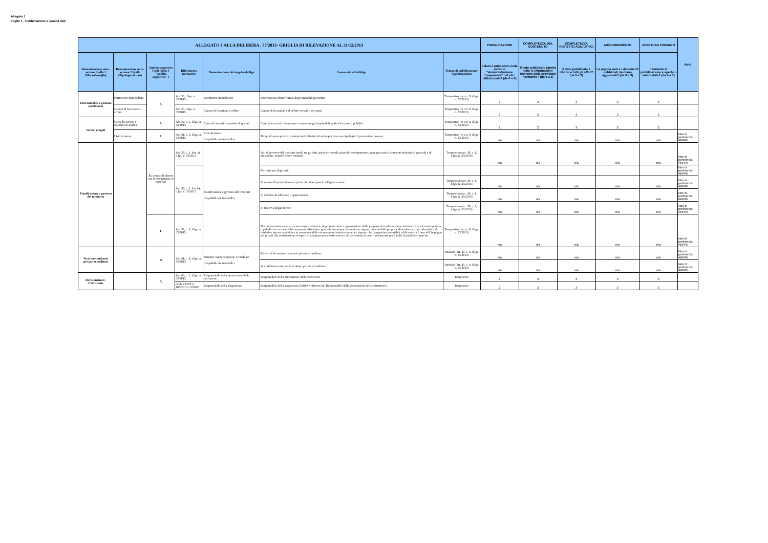Allegato 1
Foglio 1 - Pubblicazione e qualità dati
| ALLEGATO 1 ALLA DELIBERA . 77/2013- GRIGLIA DI RILEVAZIONE AL 31/12/2013 | | | | | | | PUBBLICAZIONE | COMPLETEZZA DEL CONTENUTO | COMPLETEZZA RISPETTO AGLI UFFICI | AGGIORNAMENTO | APERTURA FORMATO | Note |
| --- | --- | --- | --- | --- | --- | --- | --- | --- | --- | --- | --- | --- |
| Denominazione sotto-sezione livello 1 (Macrofamiglie) | Denominazione sotto-sezione 2 livello (Tipologie di dati) | Ambito soggettivo (vedi foglio 3 "Ambito soggettivo" ) | Riferimento normativo | Denominazione del singolo obbligo | Contenuti dell'obbligo | Tempo di pubblicazione/ Aggiornamento | Il dato è pubblicato nella sezione "Amministrazione trasparente" del sito istituzionale? (da 0 a 2) | Il dato pubblicato riporta tutte le informazioni richieste dalle previsioni normative? (da 0 a 3) | Il dato pubblicato è riferito a tutti gli uffici? (da 0 a 3) | La pagina web e i documenti pubblicati risultano aggiornati? (da 0 a 3) | Il formato di pubblicazione è aperto o elaborabile? (da 0 a 3) | |
| Beni immobili e gestione patrimonio | Patrimonio immobiliare | A | Art. 30, d.lgs. n. 33/2013 | Patrimonio immobiliare | Informazioni identificative degli immobili posseduti | Tempestivo (ex art. 8, d.lgs. n. 33/2013) | 2 | 3 | 3 | 3 | 3 | |
| | Canoni di locazione o affitto | | Art. 30, d.lgs. n. 33/2013 | Canoni di locazione o affitto | Canoni di locazione o di affitto versati o percepiti | Tempestivo (ex art. 8, d.lgs. n. 33/2013) | 2 | 3 | 3 | 3 | 3 | |
| Servizi erogati | Carta dei servizi e standard di qualità | A | Art. 32, c. 1, d.lgs. n. 33/2013 | Carta dei servizi e standard di qualità | Carta dei servizi o documento contenente gli standard di qualità dei servizi pubblici | Tempestivo (ex art. 8, d.lgs. n. 33/2013) | 2 | 2 | 3 | 2 | 2 | |
| | Liste di attesa | I | Art. 41, c. 6, d.lgs. n. 33/2013 | Liste di attesa (da pubblicare in tabelle) | Tempi di attesa previsti e tempi medi effettivi di attesa per ciascuna tipologia di prestazione erogata | Tempestivo (ex art. 8, d.lgs. n. 33/2013) | n/a | n/a | n/a | n/a | n/a | Non di pertinenza ARPAV |
| Pianificazione e governo del territorio | | A (compatibilmente con le competenze in materia) | Art. 39, c. 1, lett. a), d.lgs. n. 33/2013 | Pianificazione e governo del territorio (da pubblicare in tabelle) | Atti di governo del territorio quali, tra gli altri, piani territoriali, piani di coordinamento, piani paesistici, strumenti urbanistici, generali e di attuazione, nonché le loro varianti | Tempestivo (art. 39, c. 1, d.lgs. n. 33/2013) | n/a | n/a | n/a | n/a | n/a | Non di pertinenza ARPAV |
| | | | Art. 39, c. 1, lett. b), d.lgs. n. 33/2013 | | Per ciascuno degli atti: | | | | | | | Non di pertinenza ARPAV |
| | | | | | 1) schemi di provvedimento prima che siano portati all'approvazione | Tempestivo (art. 39, c. 1, d.lgs. n. 33/2013) | n/a | n/a | n/a | n/a | n/a | Non di pertinenza ARPAV |
| | | | | | 2) delibere di adozione o approvazione | Tempestivo (art. 39, c. 1, d.lgs. n. 33/2013) | n/a | n/a | n/a | n/a | n/a | Non di pertinenza ARPAV |
| | | | | | 3) relativi allegati tecnici | Tempestivo (art. 39, c. 1, d.lgs. n. 33/2013) | n/a | n/a | n/a | n/a | n/a | Non di pertinenza ARPAV |
| | | F | Art. 39, c. 2, d.lgs. n. 33/2013 | | Documentazione relativa a ciascun procedimento di presentazione e approvazione delle proposte di trasformazione urbanistica di iniziativa privata o pubblica in variante allo strumento urbanistico generale comunque denominato vigente nonché delle proposte di trasformazione urbanistica di iniziativa privata o pubblica in attuazione dello strumento urbanistico generale vigente che comportino premialità edificatorie a fronte dell'impegno dei privati alla realizzazione di opere di urbanizzazione extra oneri o della cessione di aree o volumetrie per finalità di pubblico interesse | Tempestivo (ex art. 8, d.lgs. n. 33/2013) | n/a | n/a | n/a | n/a | n/a | Non di pertinenza ARPAV |
| Strutture sanitarie private accreditate | | D | Art. 41, c. 4, d.lgs. n. 33/2013 | Strutture sanitarie private accreditate (da pubblicare in tabelle) | Elenco delle strutture sanitarie private accreditate | Annuale (art. 41, c. 4, d.lgs. n. 33/2013) | n/a | n/a | n/a | n/a | n/a | Non di pertinenza ARPAV |
| | | | | | Accordi intercorsi con le strutture private accreditate | Annuale (art. 41, c. 4, d.lgs. n. 33/2013) | n/a | n/a | n/a | n/a | n/a | Non di pertinenza ARPAV |
| Altri contenuti - Corruzione | | A | Art. 43, c. 1, d.lgs. n. 33/2013 | Responsabile della prevenzione della corruzione | Responsabile della prevenzione della corruzione | Tempestivo | 2 | 3 | 3 | 3 | 0 | |
| | | | delib. CiVIT n. 105/2010 e 2/2012 | Responsabile della trasparenza | Responsabile della trasparenza (laddove diiverso dal Responsabile della prevenzione della corruzione) | Tempestivo | 2 | 3 | 3 | 3 | 3 | |